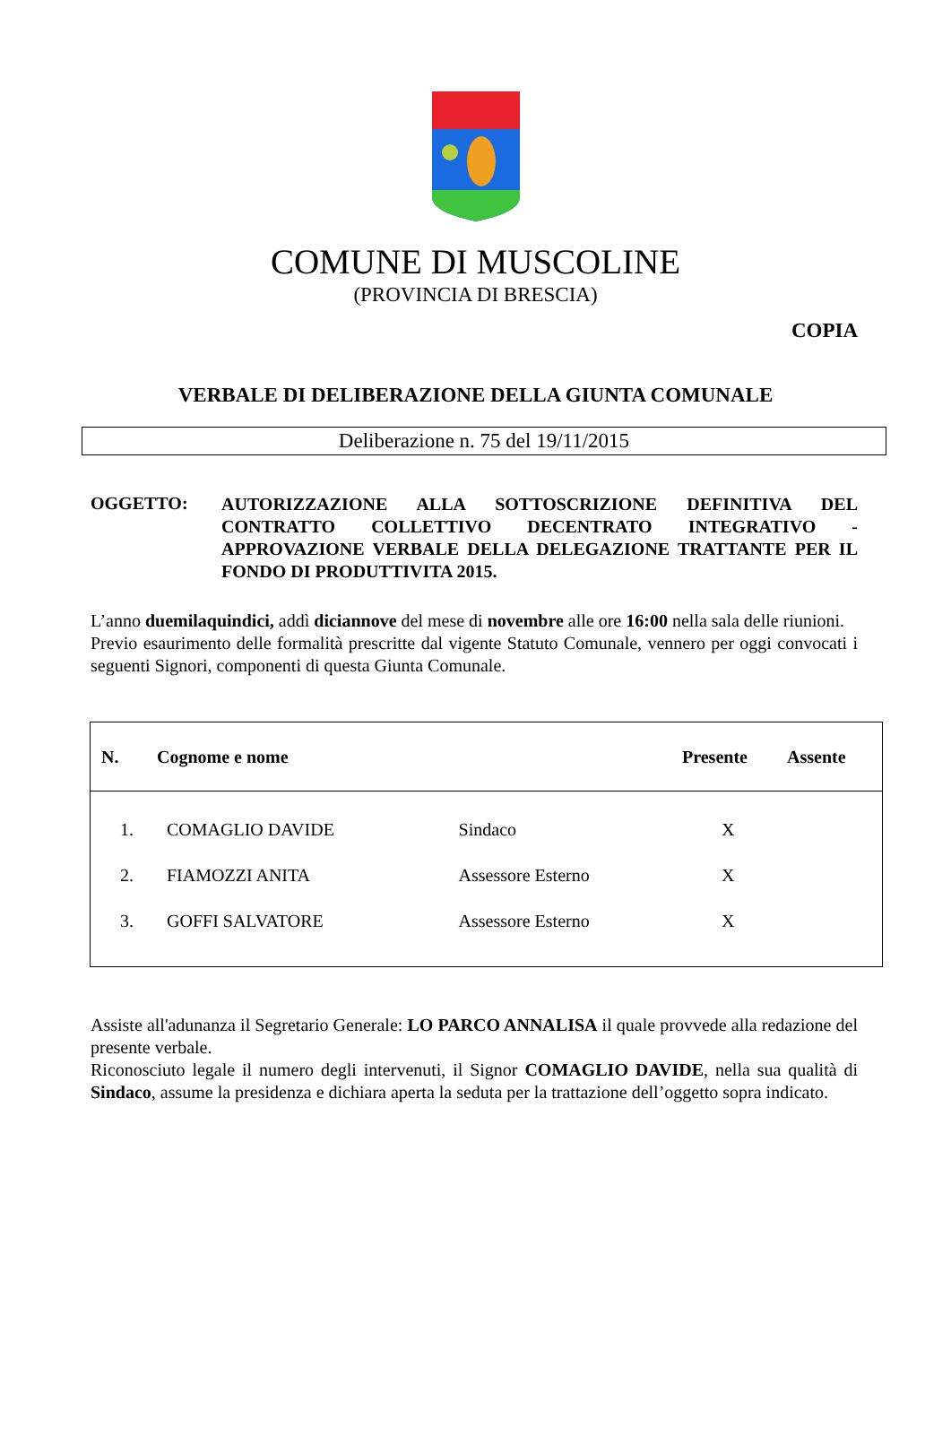COMUNE DI MUSCOLINE
(PROVINCIA DI BRESCIA)
COPIA
VERBALE DI DELIBERAZIONE DELLA GIUNTA COMUNALE
Deliberazione n. 75 del 19/11/2015
OGGETTO:
AUTORIZZAZIONE ALLA SOTTOSCRIZIONE DEFINITIVA DEL CONTRATTO COLLETTIVO DECENTRATO INTEGRATIVO - APPROVAZIONE VERBALE DELLA DELEGAZIONE TRATTANTE PER IL FONDO DI PRODUTTIVITA 2015.
L’anno duemilaquindici, addì diciannove del mese di novembre alle ore 16:00 nella sala delle riunioni.
Previo esaurimento delle formalità prescritte dal vigente Statuto Comunale, vennero per oggi convocati i seguenti Signori, componenti di questa Giunta Comunale.
| N. | Cognome e nome | | Presente | Assente |
| --- | --- | --- | --- | --- |
| 1. | COMAGLIO DAVIDE | Sindaco | X | |
| 2. | FIAMOZZI ANITA | Assessore Esterno | X | |
| 3. | GOFFI SALVATORE | Assessore Esterno | X | |
Assiste all'adunanza il Segretario Generale: LO PARCO ANNALISA il quale provvede alla redazione del presente verbale.
Riconosciuto legale il numero degli intervenuti, il Signor COMAGLIO DAVIDE, nella sua qualità di Sindaco, assume la presidenza e dichiara aperta la seduta per la trattazione dell’oggetto sopra indicato.